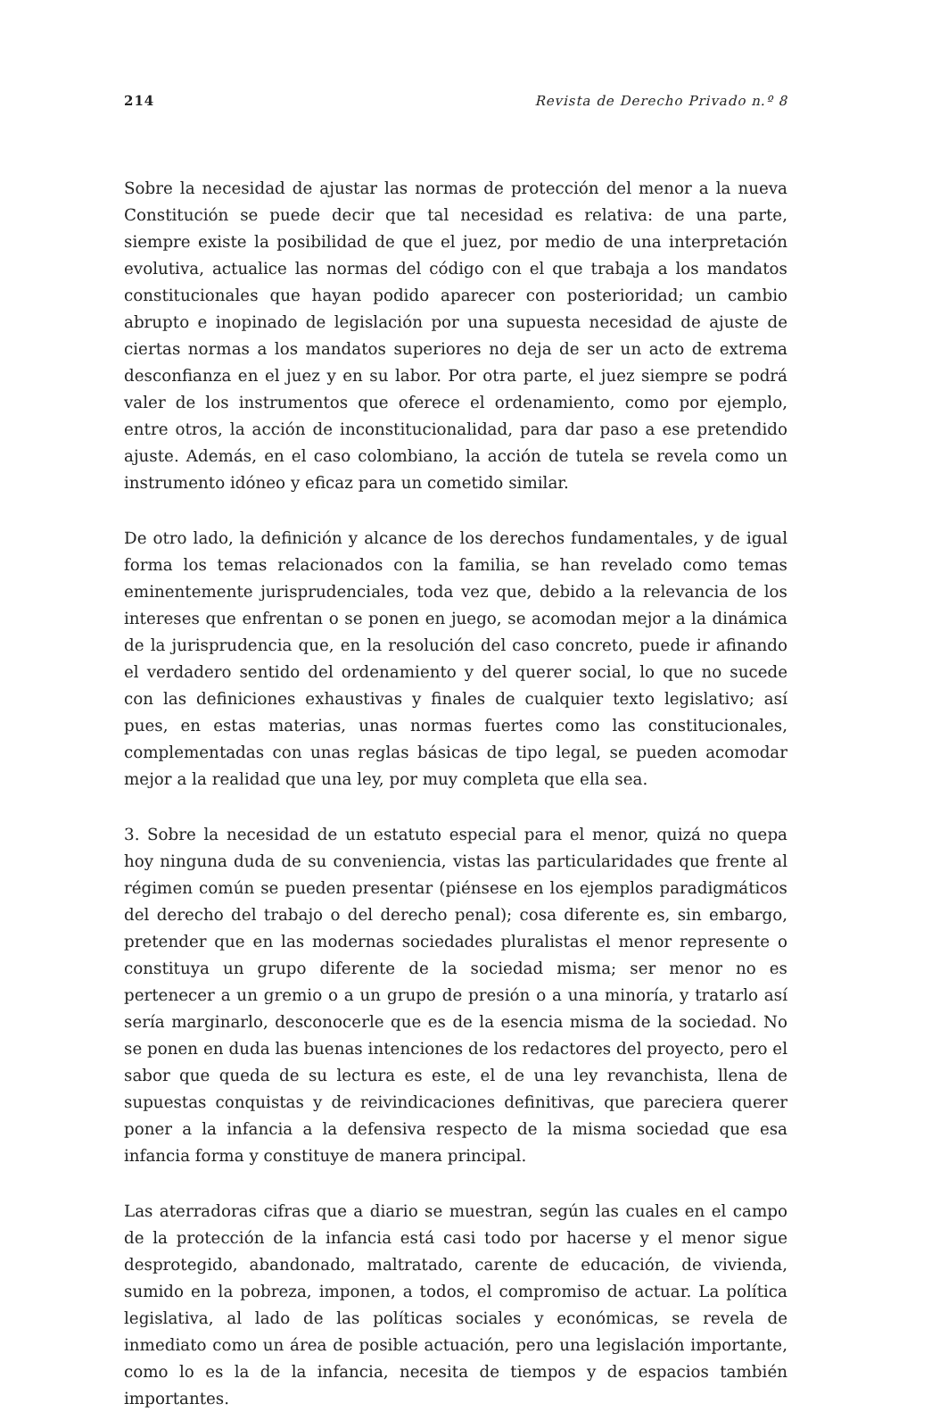214 Revista de Derecho Privado n.º 8
Sobre la necesidad de ajustar las normas de protección del menor a la nueva Constitución se puede decir que tal necesidad es relativa: de una parte, siempre existe la posibilidad de que el juez, por medio de una interpretación evolutiva, actualice las normas del código con el que trabaja a los mandatos constitucionales que hayan podido aparecer con posterioridad; un cambio abrupto e inopinado de legislación por una supuesta necesidad de ajuste de ciertas normas a los mandatos superiores no deja de ser un acto de extrema desconfianza en el juez y en su labor. Por otra parte, el juez siempre se podrá valer de los instrumentos que oferece el ordenamiento, como por ejemplo, entre otros, la acción de inconstitucionalidad, para dar paso a ese pretendido ajuste. Además, en el caso colombiano, la acción de tutela se revela como un instrumento idóneo y eficaz para un cometido similar.
De otro lado, la definición y alcance de los derechos fundamentales, y de igual forma los temas relacionados con la familia, se han revelado como temas eminentemente jurisprudenciales, toda vez que, debido a la relevancia de los intereses que enfrentan o se ponen en juego, se acomodan mejor a la dinámica de la jurisprudencia que, en la resolución del caso concreto, puede ir afinando el verdadero sentido del ordenamiento y del querer social, lo que no sucede con las definiciones exhaustivas y finales de cualquier texto legislativo; así pues, en estas materias, unas normas fuertes como las constitucionales, complementadas con unas reglas básicas de tipo legal, se pueden acomodar mejor a la realidad que una ley, por muy completa que ella sea.
3. Sobre la necesidad de un estatuto especial para el menor, quizá no quepa hoy ninguna duda de su conveniencia, vistas las particularidades que frente al régimen común se pueden presentar (piénsese en los ejemplos paradigmáticos del derecho del trabajo o del derecho penal); cosa diferente es, sin embargo, pretender que en las modernas sociedades pluralistas el menor represente o constituya un grupo diferente de la sociedad misma; ser menor no es pertenecer a un gremio o a un grupo de presión o a una minoría, y tratarlo así sería marginarlo, desconocerle que es de la esencia misma de la sociedad. No se ponen en duda las buenas intenciones de los redactores del proyecto, pero el sabor que queda de su lectura es este, el de una ley revanchista, llena de supuestas conquistas y de reivindicaciones definitivas, que pareciera querer poner a la infancia a la defensiva respecto de la misma sociedad que esa infancia forma y constituye de manera principal.
Las aterradoras cifras que a diario se muestran, según las cuales en el campo de la protección de la infancia está casi todo por hacerse y el menor sigue desprotegido, abandonado, maltratado, carente de educación, de vivienda, sumido en la pobreza, imponen, a todos, el compromiso de actuar. La política legislativa, al lado de las políticas sociales y económicas, se revela de inmediato como un área de posible actuación, pero una legislación importante, como lo es la de la infancia, necesita de tiempos y de espacios también importantes.